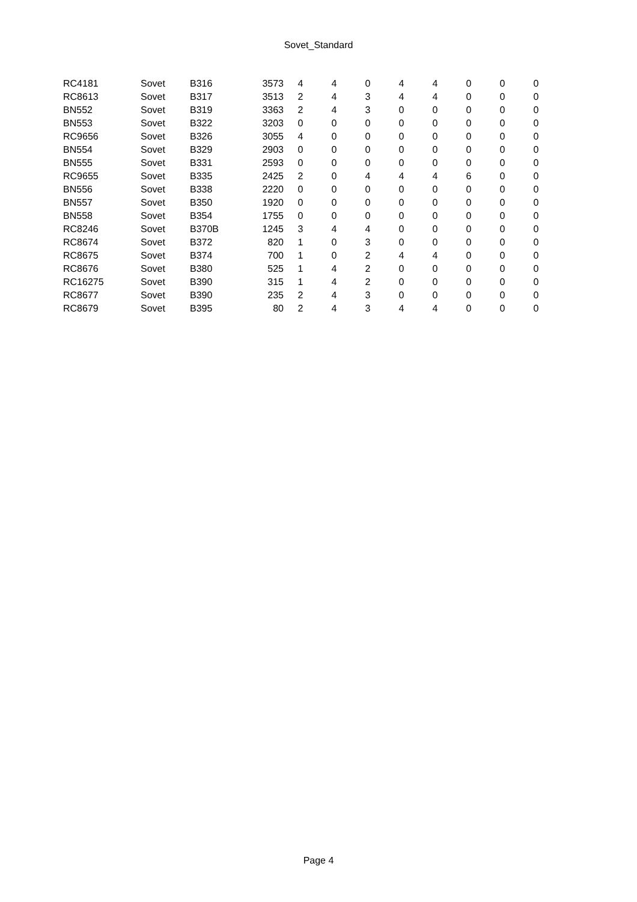Sovet_Standard
| RC4181 | Sovet | B316 | 3573 | 4 | 4 | 0 | 4 | 4 | 0 | 0 | 0 |
| RC8613 | Sovet | B317 | 3513 | 2 | 4 | 3 | 4 | 4 | 0 | 0 | 0 |
| BN552 | Sovet | B319 | 3363 | 2 | 4 | 3 | 0 | 0 | 0 | 0 | 0 |
| BN553 | Sovet | B322 | 3203 | 0 | 0 | 0 | 0 | 0 | 0 | 0 | 0 |
| RC9656 | Sovet | B326 | 3055 | 4 | 0 | 0 | 0 | 0 | 0 | 0 | 0 |
| BN554 | Sovet | B329 | 2903 | 0 | 0 | 0 | 0 | 0 | 0 | 0 | 0 |
| BN555 | Sovet | B331 | 2593 | 0 | 0 | 0 | 0 | 0 | 0 | 0 | 0 |
| RC9655 | Sovet | B335 | 2425 | 2 | 0 | 4 | 4 | 4 | 6 | 0 | 0 |
| BN556 | Sovet | B338 | 2220 | 0 | 0 | 0 | 0 | 0 | 0 | 0 | 0 |
| BN557 | Sovet | B350 | 1920 | 0 | 0 | 0 | 0 | 0 | 0 | 0 | 0 |
| BN558 | Sovet | B354 | 1755 | 0 | 0 | 0 | 0 | 0 | 0 | 0 | 0 |
| RC8246 | Sovet | B370B | 1245 | 3 | 4 | 4 | 0 | 0 | 0 | 0 | 0 |
| RC8674 | Sovet | B372 | 820 | 1 | 0 | 3 | 0 | 0 | 0 | 0 | 0 |
| RC8675 | Sovet | B374 | 700 | 1 | 0 | 2 | 4 | 4 | 0 | 0 | 0 |
| RC8676 | Sovet | B380 | 525 | 1 | 4 | 2 | 0 | 0 | 0 | 0 | 0 |
| RC16275 | Sovet | B390 | 315 | 1 | 4 | 2 | 0 | 0 | 0 | 0 | 0 |
| RC8677 | Sovet | B390 | 235 | 2 | 4 | 3 | 0 | 0 | 0 | 0 | 0 |
| RC8679 | Sovet | B395 | 80 | 2 | 4 | 3 | 4 | 4 | 0 | 0 | 0 |
Page 4